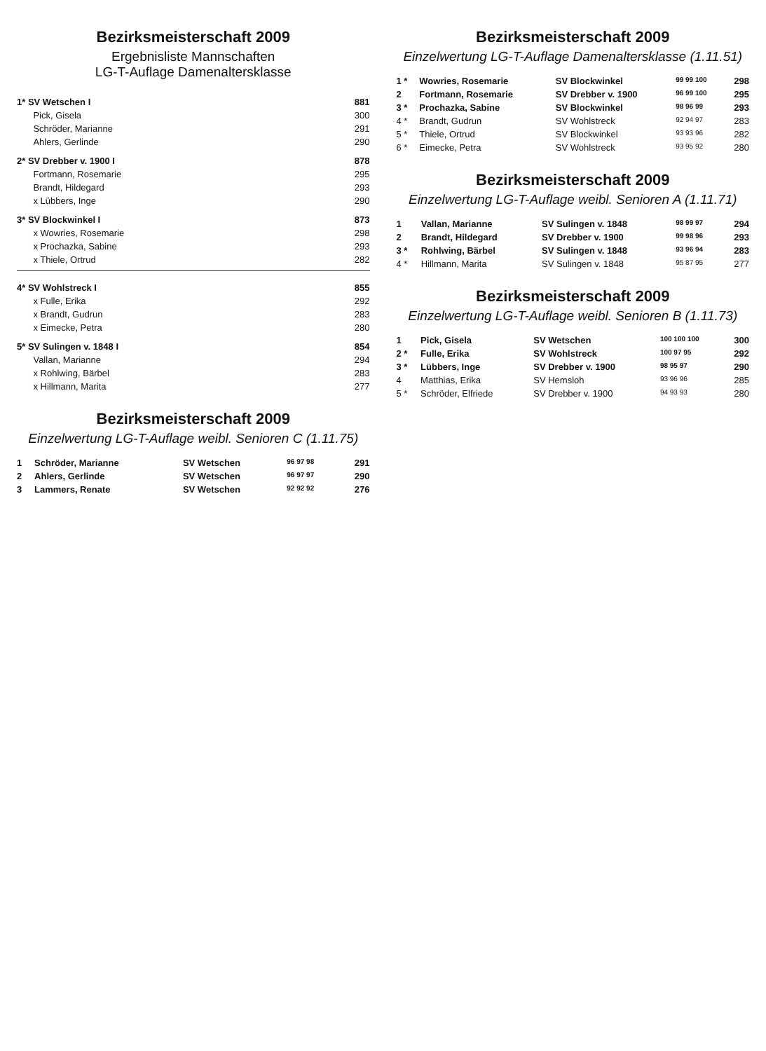Bezirksmeisterschaft 2009
Ergebnisliste Mannschaften
LG-T-Auflage Damenaltersklasse
| 1* SV Wetschen I | | 881 |
| | Pick, Gisela | 300 |
| | Schröder, Marianne | 291 |
| | Ahlers, Gerlinde | 290 |
| 2* SV Drebber v. 1900 I | | 878 |
| | Fortmann, Rosemarie | 295 |
| | Brandt, Hildegard | 293 |
| | x Lübbers, Inge | 290 |
| 3* SV Blockwinkel I | | 873 |
| | x Wowries, Rosemarie | 298 |
| | x Prochazka, Sabine | 293 |
| | x Thiele, Ortrud | 282 |
| 4* SV Wohlstreck I | | 855 |
| | x Fulle, Erika | 292 |
| | x Brandt, Gudrun | 283 |
| | x Eimecke, Petra | 280 |
| 5* SV Sulingen v. 1848 I | | 854 |
| | Vallan, Marianne | 294 |
| | x Rohlwing, Bärbel | 283 |
| | x Hillmann, Marita | 277 |
Bezirksmeisterschaft 2009
Einzelwertung LG-T-Auflage weibl. Senioren C (1.11.75)
| 1 | Schröder, Marianne | SV Wetschen | 96 97 98 | 291 |
| 2 | Ahlers, Gerlinde | SV Wetschen | 96 97 97 | 290 |
| 3 | Lammers, Renate | SV Wetschen | 92 92 92 | 276 |
Bezirksmeisterschaft 2009
Einzelwertung LG-T-Auflage Damenaltersklasse (1.11.51)
| 1 * | Wowries, Rosemarie | SV Blockwinkel | 99 99 100 | 298 |
| 2 | Fortmann, Rosemarie | SV Drebber v. 1900 | 96 99 100 | 295 |
| 3 * | Prochazka, Sabine | SV Blockwinkel | 98 96 99 | 293 |
| 4 * | Brandt, Gudrun | SV Wohlstreck | 92 94 97 | 283 |
| 5 * | Thiele, Ortrud | SV Blockwinkel | 93 93 96 | 282 |
| 6 * | Eimecke, Petra | SV Wohlstreck | 93 95 92 | 280 |
Bezirksmeisterschaft 2009
Einzelwertung LG-T-Auflage weibl. Senioren A (1.11.71)
| 1 | Vallan, Marianne | SV Sulingen v. 1848 | 98 99 97 | 294 |
| 2 | Brandt, Hildegard | SV Drebber v. 1900 | 99 98 96 | 293 |
| 3 * | Rohlwing, Bärbel | SV Sulingen v. 1848 | 93 96 94 | 283 |
| 4 * | Hillmann, Marita | SV Sulingen v. 1848 | 95 87 95 | 277 |
Bezirksmeisterschaft 2009
Einzelwertung LG-T-Auflage weibl. Senioren B (1.11.73)
| 1 | Pick, Gisela | SV Wetschen | 100 100 100 | 300 |
| 2 * | Fulle, Erika | SV Wohlstreck | 100 97 95 | 292 |
| 3 * | Lübbers, Inge | SV Drebber v. 1900 | 98 95 97 | 290 |
| 4 | Matthias, Erika | SV Hemsloh | 93 96 96 | 285 |
| 5 * | Schröder, Elfriede | SV Drebber v. 1900 | 94 93 93 | 280 |